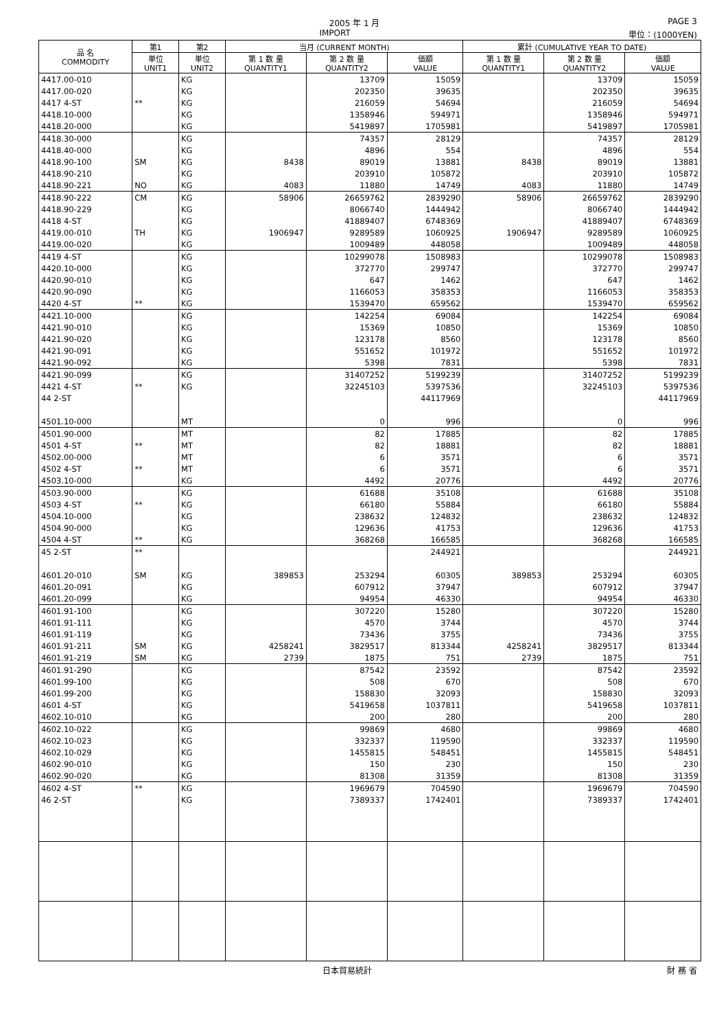2005 年 1 月 PAGE 3
IMPORT 単位：(1000YEN)
| 品 名 COMMODITY | 第1 | 第2 | 当月 (CURRENT MONTH) | | | 累計 (CUMULATIVE YEAR TO DATE) | | |
| --- | --- | --- | --- | --- | --- | --- | --- | --- |
| | 単位 UNIT1 | 単位 UNIT2 | 第 1 数 量 QUANTITY1 | 第 2 数 量 QUANTITY2 | 価額 VALUE | 第 1 数 量 QUANTITY1 | 第 2 数 量 QUANTITY2 | 価額 VALUE |
| 4417.00-010 | | KG | | 13709 | 15059 | | 13709 | 15059 |
| 4417.00-020 | | KG | | 202350 | 39635 | | 202350 | 39635 |
| 4417 4-ST | ** | KG | | 216059 | 54694 | | 216059 | 54694 |
| 4418.10-000 | | KG | | 1358946 | 594971 | | 1358946 | 594971 |
| 4418.20-000 | | KG | | 5419897 | 1705981 | | 5419897 | 1705981 |
| 4418.30-000 | | KG | | 74357 | 28129 | | 74357 | 28129 |
| 4418.40-000 | | KG | | 4896 | 554 | | 4896 | 554 |
| 4418.90-100 | SM | KG | 8438 | 89019 | 13881 | 8438 | 89019 | 13881 |
| 4418.90-210 | | KG | | 203910 | 105872 | | 203910 | 105872 |
| 4418.90-221 | NO | KG | 4083 | 11880 | 14749 | 4083 | 11880 | 14749 |
| 4418.90-222 | CM | KG | 58906 | 26659762 | 2839290 | 58906 | 26659762 | 2839290 |
| 4418.90-229 | | KG | | 8066740 | 1444942 | | 8066740 | 1444942 |
| 4418 4-ST | | KG | | 41889407 | 6748369 | | 41889407 | 6748369 |
| 4419.00-010 | TH | KG | 1906947 | 9289589 | 1060925 | 1906947 | 9289589 | 1060925 |
| 4419.00-020 | | KG | | 1009489 | 448058 | | 1009489 | 448058 |
| 4419 4-ST | | KG | | 10299078 | 1508983 | | 10299078 | 1508983 |
| 4420.10-000 | | KG | | 372770 | 299747 | | 372770 | 299747 |
| 4420.90-010 | | KG | | 647 | 1462 | | 647 | 1462 |
| 4420.90-090 | | KG | | 1166053 | 358353 | | 1166053 | 358353 |
| 4420 4-ST | ** | KG | | 1539470 | 659562 | | 1539470 | 659562 |
| 4421.10-000 | | KG | | 142254 | 69084 | | 142254 | 69084 |
| 4421.90-010 | | KG | | 15369 | 10850 | | 15369 | 10850 |
| 4421.90-020 | | KG | | 123178 | 8560 | | 123178 | 8560 |
| 4421.90-091 | | KG | | 551652 | 101972 | | 551652 | 101972 |
| 4421.90-092 | | KG | | 5398 | 7831 | | 5398 | 7831 |
| 4421.90-099 | | KG | | 31407252 | 5199239 | | 31407252 | 5199239 |
| 4421 4-ST | ** | KG | | 32245103 | 5397536 | | 32245103 | 5397536 |
| 44 2-ST | | | | | 44117969 | | | 44117969 |
| 4501.10-000 | | MT | | 0 | 996 | | 0 | 996 |
| 4501.90-000 | | MT | | 82 | 17885 | | 82 | 17885 |
| 4501 4-ST | ** | MT | | 82 | 18881 | | 82 | 18881 |
| 4502.00-000 | | MT | | 6 | 3571 | | 6 | 3571 |
| 4502 4-ST | ** | MT | | 6 | 3571 | | 6 | 3571 |
| 4503.10-000 | | KG | | 4492 | 20776 | | 4492 | 20776 |
| 4503.90-000 | | KG | | 61688 | 35108 | | 61688 | 35108 |
| 4503 4-ST | ** | KG | | 66180 | 55884 | | 66180 | 55884 |
| 4504.10-000 | | KG | | 238632 | 124832 | | 238632 | 124832 |
| 4504.90-000 | | KG | | 129636 | 41753 | | 129636 | 41753 |
| 4504 4-ST | ** | KG | | 368268 | 166585 | | 368268 | 166585 |
| 45 2-ST | ** | | | | 244921 | | | 244921 |
| 4601.20-010 | SM | KG | 389853 | 253294 | 60305 | 389853 | 253294 | 60305 |
| 4601.20-091 | | KG | | 607912 | 37947 | | 607912 | 37947 |
| 4601.20-099 | | KG | | 94954 | 46330 | | 94954 | 46330 |
| 4601.91-100 | | KG | | 307220 | 15280 | | 307220 | 15280 |
| 4601.91-111 | | KG | | 4570 | 3744 | | 4570 | 3744 |
| 4601.91-119 | | KG | | 73436 | 3755 | | 73436 | 3755 |
| 4601.91-211 | SM | KG | 4258241 | 3829517 | 813344 | 4258241 | 3829517 | 813344 |
| 4601.91-219 | SM | KG | 2739 | 1875 | 751 | 2739 | 1875 | 751 |
| 4601.91-290 | | KG | | 87542 | 23592 | | 87542 | 23592 |
| 4601.99-100 | | KG | | 508 | 670 | | 508 | 670 |
| 4601.99-200 | | KG | | 158830 | 32093 | | 158830 | 32093 |
| 4601 4-ST | | KG | | 5419658 | 1037811 | | 5419658 | 1037811 |
| 4602.10-010 | | KG | | 200 | 280 | | 200 | 280 |
| 4602.10-022 | | KG | | 99869 | 4680 | | 99869 | 4680 |
| 4602.10-023 | | KG | | 332337 | 119590 | | 332337 | 119590 |
| 4602.10-029 | | KG | | 1455815 | 548451 | | 1455815 | 548451 |
| 4602.90-010 | | KG | | 150 | 230 | | 150 | 230 |
| 4602.90-020 | | KG | | 81308 | 31359 | | 81308 | 31359 |
| 4602 4-ST | ** | KG | | 1969679 | 704590 | | 1969679 | 704590 |
| 46 2-ST | | KG | | 7389337 | 1742401 | | 7389337 | 1742401 |
日本貿易統計 財 務 省